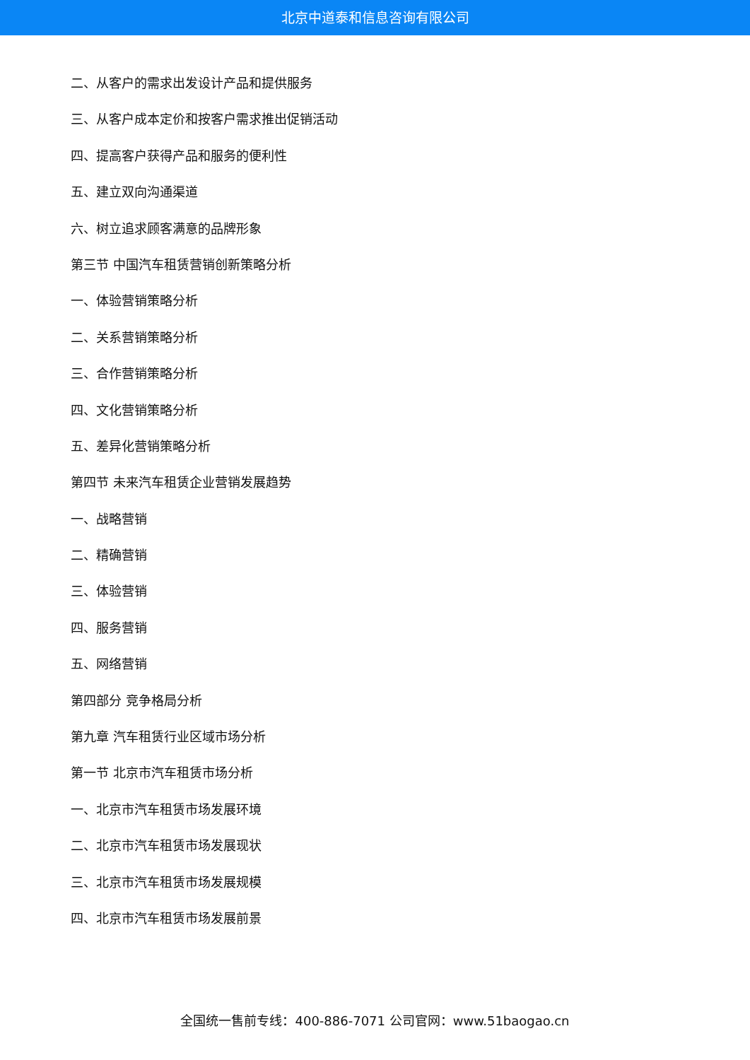北京中道泰和信息咨询有限公司
二、从客户的需求出发设计产品和提供服务
三、从客户成本定价和按客户需求推出促销活动
四、提高客户获得产品和服务的便利性
五、建立双向沟通渠道
六、树立追求顾客满意的品牌形象
第三节 中国汽车租赁营销创新策略分析
一、体验营销策略分析
二、关系营销策略分析
三、合作营销策略分析
四、文化营销策略分析
五、差异化营销策略分析
第四节 未来汽车租赁企业营销发展趋势
一、战略营销
二、精确营销
三、体验营销
四、服务营销
五、网络营销
第四部分 竞争格局分析
第九章 汽车租赁行业区域市场分析
第一节 北京市汽车租赁市场分析
一、北京市汽车租赁市场发展环境
二、北京市汽车租赁市场发展现状
三、北京市汽车租赁市场发展规模
四、北京市汽车租赁市场发展前景
全国统一售前专线：400-886-7071 公司官网：www.51baogao.cn